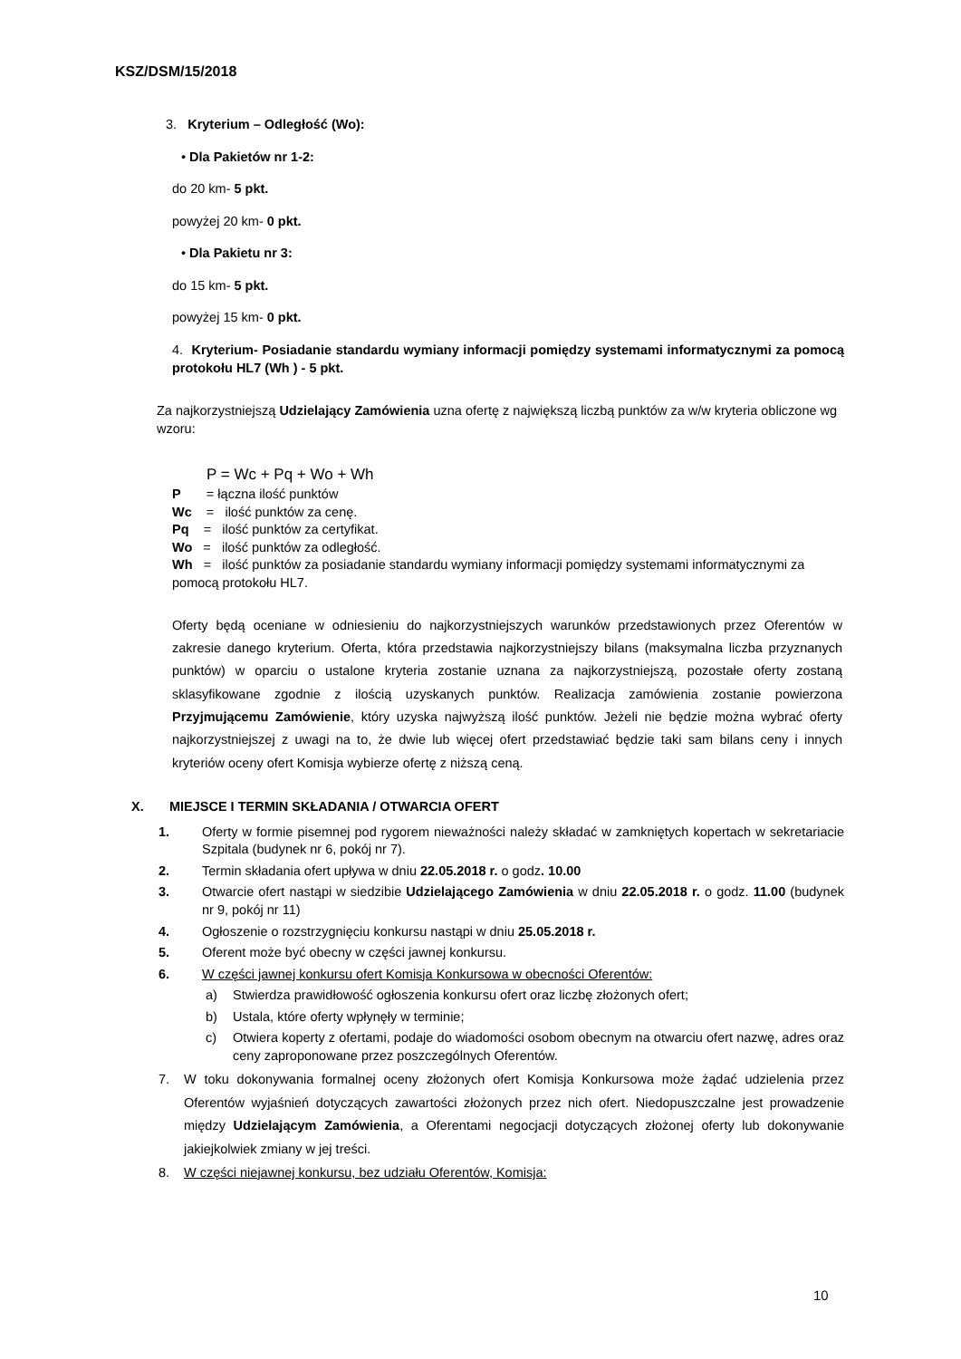KSZ/DSM/15/2018
3. Kryterium – Odległość (Wo):
• Dla Pakietów nr 1-2:
do 20 km- 5 pkt.
powyżej 20 km- 0 pkt.
• Dla Pakietu nr 3:
do 15 km- 5 pkt.
powyżej 15 km- 0 pkt.
4. Kryterium- Posiadanie standardu wymiany informacji pomiędzy systemami informatycznymi za pomocą protokołu HL7 (Wh ) - 5 pkt.
Za najkorzystniejszą Udzielający Zamówienia uzna ofertę z największą liczbą punktów za w/w kryteria obliczone wg wzoru:
P = Wc + Pq + Wo + Wh
P = łączna ilość punktów
Wc = ilość punktów za cenę.
Pq = ilość punktów za certyfikat.
Wo = ilość punktów za odległość.
Wh = ilość punktów za posiadanie standardu wymiany informacji pomiędzy systemami informatycznymi za pomocą protokołu HL7.
Oferty będą oceniane w odniesieniu do najkorzystniejszych warunków przedstawionych przez Oferentów w zakresie danego kryterium. Oferta, która przedstawia najkorzystniejszy bilans (maksymalna liczba przyznanych punktów) w oparciu o ustalone kryteria zostanie uznana za najkorzystniejszą, pozostałe oferty zostaną sklasyfikowane zgodnie z ilością uzyskanych punktów. Realizacja zamówienia zostanie powierzona Przyjmującemu Zamówienie, który uzyska najwyższą ilość punktów. Jeżeli nie będzie można wybrać oferty najkorzystniejszej z uwagi na to, że dwie lub więcej ofert przedstawiać będzie taki sam bilans ceny i innych kryteriów oceny ofert Komisja wybierze ofertę z niższą ceną.
X. MIEJSCE I TERMIN SKŁADANIA / OTWARCIA OFERT
1. Oferty w formie pisemnej pod rygorem nieważności należy składać w zamkniętych kopertach w sekretariacie Szpitala (budynek nr 6, pokój nr 7).
2. Termin składania ofert upływa w dniu 22.05.2018 r. o godz. 10.00
3. Otwarcie ofert nastąpi w siedzibie Udzielającego Zamówienia w dniu 22.05.2018 r. o godz. 11.00 (budynek nr 9, pokój nr 11)
4. Ogłoszenie o rozstrzygnięciu konkursu nastąpi w dniu 25.05.2018 r.
5. Oferent może być obecny w części jawnej konkursu.
6. W części jawnej konkursu ofert Komisja Konkursowa w obecności Oferentów:
a) Stwierdza prawidłowość ogłoszenia konkursu ofert oraz liczbę złożonych ofert;
b) Ustala, które oferty wpłynęły w terminie;
c) Otwiera koperty z ofertami, podaje do wiadomości osobom obecnym na otwarciu ofert nazwę, adres oraz ceny zaproponowane przez poszczególnych Oferentów.
7. W toku dokonywania formalnej oceny złożonych ofert Komisja Konkursowa może żądać udzielenia przez Oferentów wyjaśnień dotyczących zawartości złożonych przez nich ofert. Niedopuszczalne jest prowadzenie między Udzielającym Zamówienia, a Oferentami negocjacji dotyczących złożonej oferty lub dokonywanie jakiejkolwiek zmiany w jej treści.
8. W części niejawnej konkursu, bez udziału Oferentów, Komisja:
10